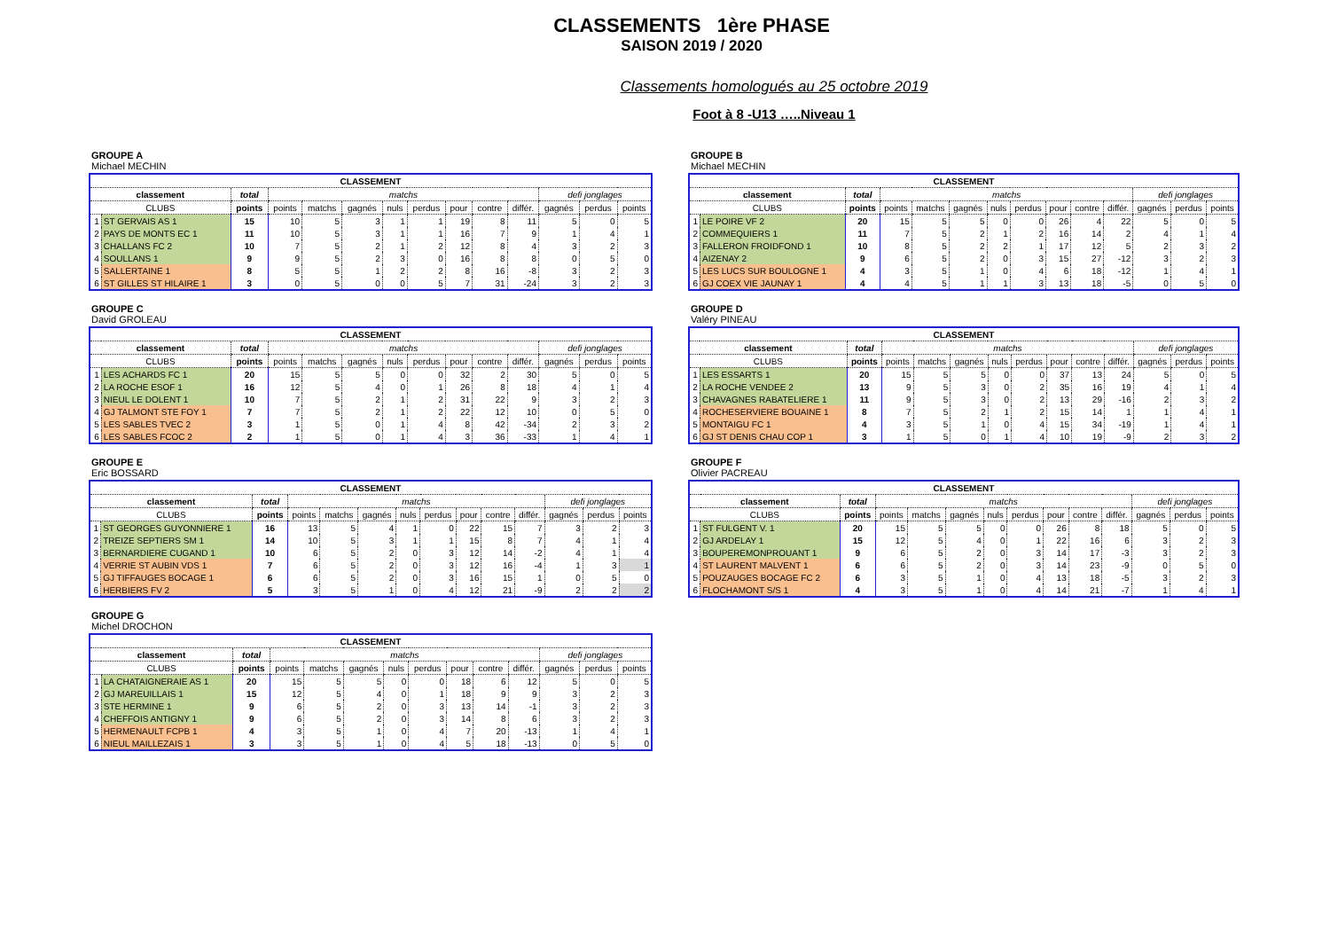CLASSEMENTS 1ère PHASE
SAISON 2019 / 2020
Classements homologués au 25 octobre 2019
Foot à 8 -U13 …..Niveau 1
GROUPE A
Michael MECHIN
| CLASSEMENT | | | | | | | | | | | | | |
| --- | --- | --- | --- | --- | --- | --- | --- | --- | --- | --- | --- | --- | --- |
| classement | | total | matchs | | | | | | | | defi jonglages | | |
| CLUBS | | points | points | matchs | gagnés | nuls | perdus | pour | contre | différ. | gagnés | perdus | points |
| 1 | ST GERVAIS AS 1 | 15 | 10 | 5 | 3 | 1 | 1 | 19 | 8 | 11 | 5 | 0 | 5 |
| 2 | PAYS DE MONTS EC 1 | 11 | 10 | 5 | 3 | 1 | 1 | 16 | 7 | 9 | 1 | 4 | 1 |
| 3 | CHALLANS FC 2 | 10 | 7 | 5 | 2 | 1 | 2 | 12 | 8 | 4 | 3 | 2 | 3 |
| 4 | SOULLANS 1 | 9 | 9 | 5 | 2 | 3 | 0 | 16 | 8 | 8 | 0 | 5 | 0 |
| 5 | SALLERTAINE 1 | 8 | 5 | 5 | 1 | 2 | 2 | 8 | 16 | -8 | 3 | 2 | 3 |
| 6 | ST GILLES ST HILAIRE 1 | 3 | 0 | 5 | 0 | 0 | 5 | 7 | 31 | -24 | 3 | 2 | 3 |
GROUPE B
Michael MECHIN
| CLASSEMENT | | | | | | | | | | | | | |
| --- | --- | --- | --- | --- | --- | --- | --- | --- | --- | --- | --- | --- | --- |
| classement | | total | matchs | | | | | | | | defi jonglages | | |
| CLUBS | | points | points | matchs | gagnés | nuls | perdus | pour | contre | différ. | gagnés | perdus | points |
| 1 | LE POIRE VF 2 | 20 | 15 | 5 | 5 | 0 | 0 | 26 | 4 | 22 | 5 | 0 | 5 |
| 2 | COMMEQUIERS 1 | 11 | 7 | 5 | 2 | 1 | 2 | 16 | 14 | 2 | 4 | 1 | 4 |
| 3 | FALLERON FROIDFOND 1 | 10 | 8 | 5 | 2 | 2 | 1 | 17 | 12 | 5 | 2 | 3 | 2 |
| 4 | AIZENAY 2 | 9 | 6 | 5 | 2 | 0 | 3 | 15 | 27 | -12 | 3 | 2 | 3 |
| 5 | LES LUCS SUR BOULOGNE 1 | 4 | 3 | 5 | 1 | 0 | 4 | 6 | 18 | -12 | 1 | 4 | 1 |
| 6 | GJ COEX VIE JAUNAY 1 | 4 | 4 | 5 | 1 | 1 | 3 | 13 | 18 | -5 | 0 | 5 | 0 |
GROUPE C
David GROLEAU
| CLASSEMENT | | | | | | | | | | | | | |
| --- | --- | --- | --- | --- | --- | --- | --- | --- | --- | --- | --- | --- | --- |
| classement | | total | matchs | | | | | | | | defi jonglages | | |
| CLUBS | | points | points | matchs | gagnés | nuls | perdus | pour | contre | différ. | gagnés | perdus | points |
| 1 | LES ACHARDS FC 1 | 20 | 15 | 5 | 5 | 0 | 0 | 32 | 2 | 30 | 5 | 0 | 5 |
| 2 | LA ROCHE ESOF 1 | 16 | 12 | 5 | 4 | 0 | 1 | 26 | 8 | 18 | 4 | 1 | 4 |
| 3 | NIEUL LE DOLENT 1 | 10 | 7 | 5 | 2 | 1 | 2 | 31 | 22 | 9 | 3 | 2 | 3 |
| 4 | GJ TALMONT STE FOY 1 | 7 | 7 | 5 | 2 | 1 | 2 | 22 | 12 | 10 | 0 | 5 | 0 |
| 5 | LES SABLES TVEC 2 | 3 | 1 | 5 | 0 | 1 | 4 | 8 | 42 | -34 | 2 | 3 | 2 |
| 6 | LES SABLES FCOC 2 | 2 | 1 | 5 | 0 | 1 | 4 | 3 | 36 | -33 | 1 | 4 | 1 |
GROUPE D
Valéry PINEAU
| CLASSEMENT | | | | | | | | | | | | | |
| --- | --- | --- | --- | --- | --- | --- | --- | --- | --- | --- | --- | --- | --- |
| classement | | total | matchs | | | | | | | | defi jonglages | | |
| CLUBS | | points | points | matchs | gagnés | nuls | perdus | pour | contre | différ. | gagnés | perdus | points |
| 1 | LES ESSARTS 1 | 20 | 15 | 5 | 5 | 0 | 0 | 37 | 13 | 24 | 5 | 0 | 5 |
| 2 | LA ROCHE VENDEE 2 | 13 | 9 | 5 | 3 | 0 | 2 | 35 | 16 | 19 | 4 | 1 | 4 |
| 3 | CHAVAGNES RABATELIERE 1 | 11 | 9 | 5 | 3 | 0 | 2 | 13 | 29 | -16 | 2 | 3 | 2 |
| 4 | ROCHESERVIERE BOUAINE 1 | 8 | 7 | 5 | 2 | 1 | 2 | 15 | 14 | 1 | 1 | 4 | 1 |
| 5 | MONTAIGU FC 1 | 4 | 3 | 5 | 1 | 0 | 4 | 15 | 34 | -19 | 1 | 4 | 1 |
| 6 | GJ ST DENIS CHAU COP 1 | 3 | 1 | 5 | 0 | 1 | 4 | 10 | 19 | -9 | 2 | 3 | 2 |
GROUPE E
Eric BOSSARD
| CLASSEMENT | | | | | | | | | | | | | |
| --- | --- | --- | --- | --- | --- | --- | --- | --- | --- | --- | --- | --- | --- |
| classement | | total | matchs | | | | | | | | defi jonglages | | |
| CLUBS | | points | points | matchs | gagnés | nuls | perdus | pour | contre | différ. | gagnés | perdus | points |
| 1 | ST GEORGES GUYONNIERE 1 | 16 | 13 | 5 | 4 | 1 | 0 | 22 | 15 | 7 | 3 | 2 | 3 |
| 2 | TREIZE SEPTIERS SM 1 | 14 | 10 | 5 | 3 | 1 | 1 | 15 | 8 | 7 | 4 | 1 | 4 |
| 3 | BERNARDIERE CUGAND 1 | 10 | 6 | 5 | 2 | 0 | 3 | 12 | 14 | -2 | 4 | 1 | 4 |
| 4 | VERRIE ST AUBIN VDS 1 | 7 | 6 | 5 | 2 | 0 | 3 | 12 | 16 | -4 | 1 | 3 | 1 |
| 5 | GJ TIFFAUGES BOCAGE 1 | 6 | 6 | 5 | 2 | 0 | 3 | 16 | 15 | 1 | 0 | 5 | 0 |
| 6 | HERBIERS FV 2 | 5 | 3 | 5 | 1 | 0 | 4 | 12 | 21 | -9 | 2 | 2 | 2 |
GROUPE F
Olivier PACREAU
| CLASSEMENT | | | | | | | | | | | | | |
| --- | --- | --- | --- | --- | --- | --- | --- | --- | --- | --- | --- | --- | --- |
| classement | | total | matchs | | | | | | | | defi jonglages | | |
| CLUBS | | points | points | matchs | gagnés | nuls | perdus | pour | contre | différ. | gagnés | perdus | points |
| 1 | ST FULGENT V. 1 | 20 | 15 | 5 | 5 | 0 | 0 | 26 | 8 | 18 | 5 | 0 | 5 |
| 2 | GJ ARDELAY 1 | 15 | 12 | 5 | 4 | 0 | 1 | 22 | 16 | 6 | 3 | 2 | 3 |
| 3 | BOUPEREMONPROUANT 1 | 9 | 6 | 5 | 2 | 0 | 3 | 14 | 17 | -3 | 3 | 2 | 3 |
| 4 | ST LAURENT MALVENT 1 | 6 | 6 | 5 | 2 | 0 | 3 | 14 | 23 | -9 | 0 | 5 | 0 |
| 5 | POUZAUGES BOCAGE FC 2 | 6 | 3 | 5 | 1 | 0 | 4 | 13 | 18 | -5 | 3 | 2 | 3 |
| 6 | FLOCHAMONT S/S 1 | 4 | 3 | 5 | 1 | 0 | 4 | 14 | 21 | -7 | 1 | 4 | 1 |
GROUPE G
Michel DROCHON
| CLASSEMENT | | | | | | | | | | | | | |
| --- | --- | --- | --- | --- | --- | --- | --- | --- | --- | --- | --- | --- | --- |
| classement | | total | matchs | | | | | | | | defi jonglages | | |
| CLUBS | | points | points | matchs | gagnés | nuls | perdus | pour | contre | différ. | gagnés | perdus | points |
| 1 | LA CHATAIGNERAIE AS 1 | 20 | 15 | 5 | 5 | 0 | 0 | 18 | 6 | 12 | 5 | 0 | 5 |
| 2 | GJ MAREUILLAIS 1 | 15 | 12 | 5 | 4 | 0 | 1 | 18 | 9 | 9 | 3 | 2 | 3 |
| 3 | STE HERMINE 1 | 9 | 6 | 5 | 2 | 0 | 3 | 13 | 14 | -1 | 3 | 2 | 3 |
| 4 | CHEFFOIS ANTIGNY 1 | 9 | 6 | 5 | 2 | 0 | 3 | 14 | 8 | 6 | 3 | 2 | 3 |
| 5 | HERMENAULT FCPB 1 | 4 | 3 | 5 | 1 | 0 | 4 | 7 | 20 | -13 | 1 | 4 | 1 |
| 6 | NIEUL MAILLEZAIS 1 | 3 | 3 | 5 | 1 | 0 | 4 | 5 | 18 | -13 | 0 | 5 | 0 |